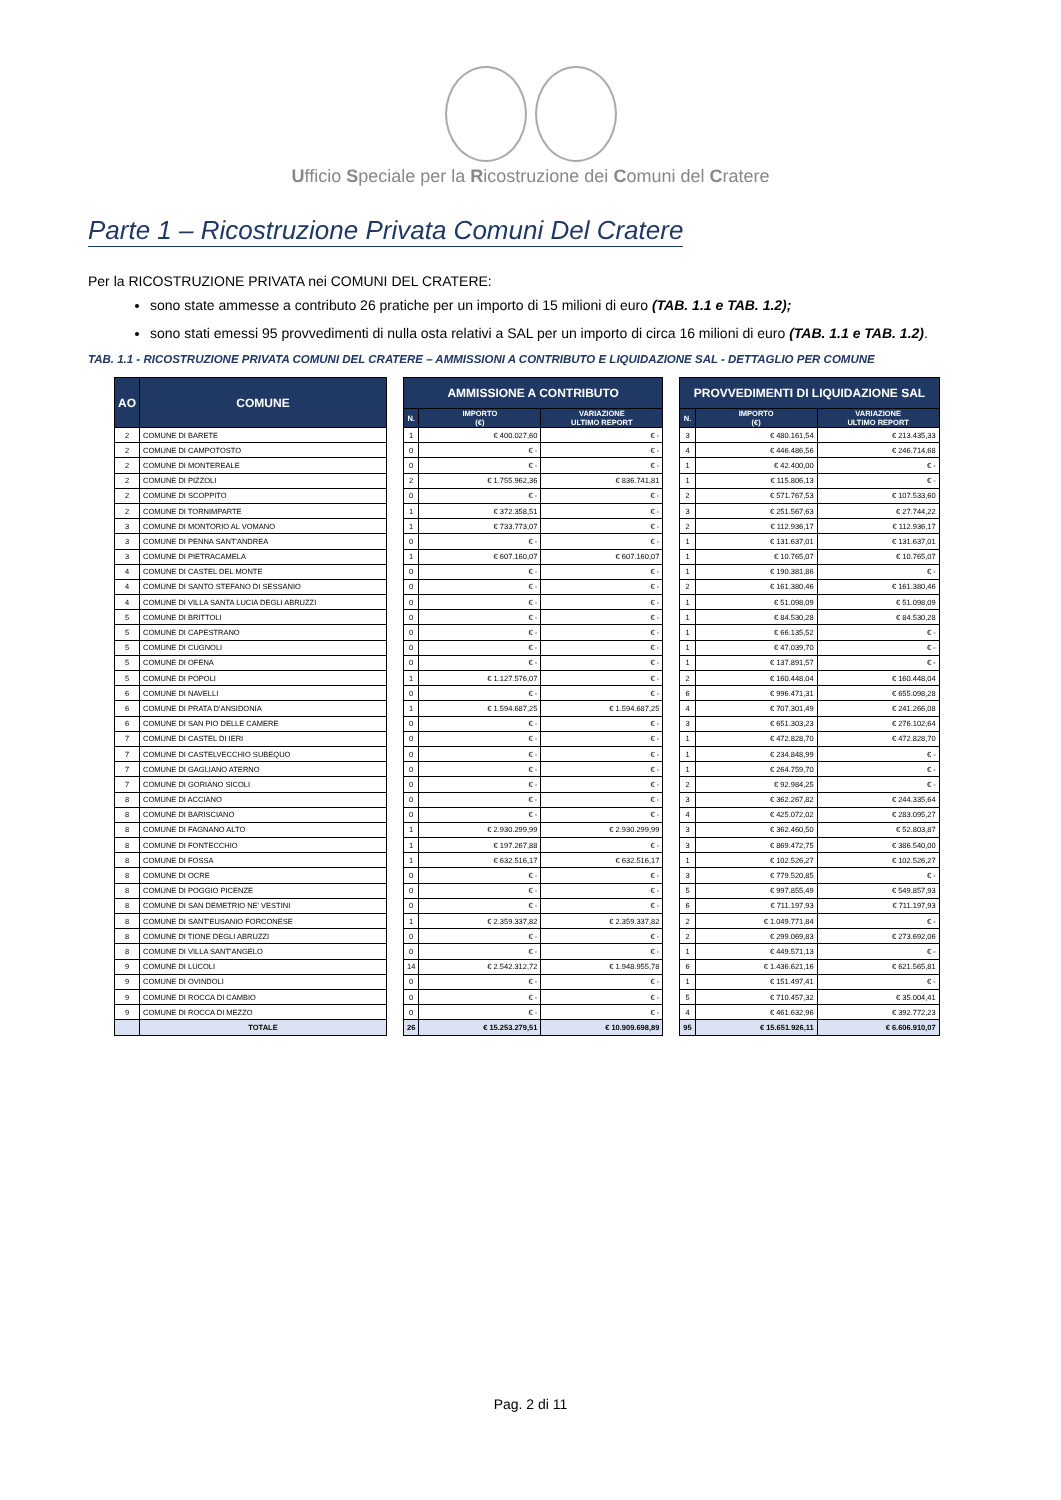Ufficio Speciale per la Ricostruzione dei Comuni del Cratere
Parte 1 – Ricostruzione Privata Comuni Del Cratere
Per la RICOSTRUZIONE PRIVATA nei COMUNI DEL CRATERE:
sono state ammesse a contributo 26 pratiche per un importo di 15 milioni di euro (TAB. 1.1 e TAB. 1.2);
sono stati emessi 95 provvedimenti di nulla osta relativi a SAL per un importo di circa 16 milioni di euro (TAB. 1.1 e TAB. 1.2).
TAB. 1.1 - RICOSTRUZIONE PRIVATA COMUNI DEL CRATERE – AMMISSIONI A CONTRIBUTO E LIQUIDAZIONE SAL - DETTAGLIO PER COMUNE
| AO | COMUNE | | AMMISSIONE A CONTRIBUTO | | | | PROVVEDIMENTI DI LIQUIDAZIONE SAL | | |
| | | | N. | IMPORTO (€) | VARIAZIONE ULTIMO REPORT | | N. | IMPORTO (€) | VARIAZIONE ULTIMO REPORT |
| 2 | COMUNE DI BARETE | | 1 | € 400.027,60 | € - | | 3 | € 480.161,54 | € 213.435,33 |
| 2 | COMUNE DI CAMPOTOSTO | | 0 | € - | € - | | 4 | € 446.486,56 | € 246.714,68 |
| 2 | COMUNE DI MONTEREALE | | 0 | € - | € - | | 1 | € 42.400,00 | € - |
| 2 | COMUNE DI PIZZOLI | | 2 | € 1.755.962,36 | € 836.741,81 | | 1 | € 115.806,13 | € - |
| 2 | COMUNE DI SCOPPITO | | 0 | € - | € - | | 2 | € 571.767,53 | € 107.533,60 |
| 2 | COMUNE DI TORNIMPARTE | | 1 | € 372.358,51 | € - | | 3 | € 251.567,63 | € 27.744,22 |
| 3 | COMUNE DI MONTORIO AL VOMANO | | 1 | € 733.773,07 | € - | | 2 | € 112.936,17 | € 112.936,17 |
| 3 | COMUNE DI PENNA SANT'ANDREA | | 0 | € - | € - | | 1 | € 131.637,01 | € 131.637,01 |
| 3 | COMUNE DI PIETRACAMELA | | 1 | € 607.160,07 | € 607.160,07 | | 1 | € 10.765,07 | € 10.765,07 |
| 4 | COMUNE DI CASTEL DEL MONTE | | 0 | € - | € - | | 1 | € 190.381,86 | € - |
| 4 | COMUNE DI SANTO STEFANO DI SESSANIO | | 0 | € - | € - | | 2 | € 161.380,46 | € 161.380,46 |
| 4 | COMUNE DI VILLA SANTA LUCIA DEGLI ABRUZZI | | 0 | € - | € - | | 1 | € 51.098,09 | € 51.098,09 |
| 5 | COMUNE DI BRITTOLI | | 0 | € - | € - | | 1 | € 84.530,28 | € 84.530,28 |
| 5 | COMUNE DI CAPESTRANO | | 0 | € - | € - | | 1 | € 66.135,52 | € - |
| 5 | COMUNE DI CUGNOLI | | 0 | € - | € - | | 1 | € 47.039,70 | € - |
| 5 | COMUNE DI OFENA | | 0 | € - | € - | | 1 | € 137.891,57 | € - |
| 5 | COMUNE DI POPOLI | | 1 | € 1.127.576,07 | € - | | 2 | € 160.448,04 | € 160.448,04 |
| 6 | COMUNE DI NAVELLI | | 0 | € - | € - | | 6 | € 996.471,31 | € 655.098,28 |
| 6 | COMUNE DI PRATA D'ANSIDONIA | | 1 | € 1.594.687,25 | € 1.594.687,25 | | 4 | € 707.301,49 | € 241.266,08 |
| 6 | COMUNE DI SAN PIO DELLE CAMERE | | 0 | € - | € - | | 3 | € 651.303,23 | € 276.102,64 |
| 7 | COMUNE DI CASTEL DI IERI | | 0 | € - | € - | | 1 | € 472.828,70 | € 472.828,70 |
| 7 | COMUNE DI CASTELVECCHIO SUBEQUO | | 0 | € - | € - | | 1 | € 234.848,99 | € - |
| 7 | COMUNE DI GAGLIANO ATERNO | | 0 | € - | € - | | 1 | € 264.759,70 | € - |
| 7 | COMUNE DI GORIANO SICOLI | | 0 | € - | € - | | 2 | € 92.984,25 | € - |
| 8 | COMUNE DI ACCIANO | | 0 | € - | € - | | 3 | € 362.267,82 | € 244.335,64 |
| 8 | COMUNE DI BARISCIANO | | 0 | € - | € - | | 4 | € 425.072,02 | € 283.095,27 |
| 8 | COMUNE DI FAGNANO ALTO | | 1 | € 2.930.299,99 | € 2.930.299,99 | | 3 | € 362.460,50 | € 52.803,87 |
| 8 | COMUNE DI FONTECCHIO | | 1 | € 197.267,88 | € - | | 3 | € 869.472,75 | € 386.540,00 |
| 8 | COMUNE DI FOSSA | | 1 | € 632.516,17 | € 632.516,17 | | 1 | € 102.526,27 | € 102.526,27 |
| 8 | COMUNE DI OCRE | | 0 | € - | € - | | 3 | € 779.520,85 | € - |
| 8 | COMUNE DI POGGIO PICENZE | | 0 | € - | € - | | 5 | € 997.855,49 | € 549.857,93 |
| 8 | COMUNE DI SAN DEMETRIO NE' VESTINI | | 0 | € - | € - | | 6 | € 711.197,93 | € 711.197,93 |
| 8 | COMUNE DI SANT'EUSANIO FORCONESE | | 1 | € 2.359.337,82 | € 2.359.337,82 | | 2 | € 1.049.771,84 | € - |
| 8 | COMUNE DI TIONE DEGLI ABRUZZI | | 0 | € - | € - | | 2 | € 299.069,83 | € 273.692,06 |
| 8 | COMUNE DI VILLA SANT'ANGELO | | 0 | € - | € - | | 1 | € 449.571,13 | € - |
| 9 | COMUNE DI LUCOLI | | 14 | € 2.542.312,72 | € 1.948.955,78 | | 6 | € 1.436.621,16 | € 621.565,81 |
| 9 | COMUNE DI OVINDOLI | | 0 | € - | € - | | 1 | € 151.497,41 | € - |
| 9 | COMUNE DI ROCCA DI CAMBIO | | 0 | € - | € - | | 5 | € 710.457,32 | € 35.004,41 |
| 9 | COMUNE DI ROCCA DI MEZZO | | 0 | € - | € - | | 4 | € 461.632,96 | € 392.772,23 |
| | TOTALE | | 26 | € 15.253.279,51 | € 10.909.698,89 | | 95 | € 15.651.926,11 | € 6.606.910,07 |
Pag. 2 di 11